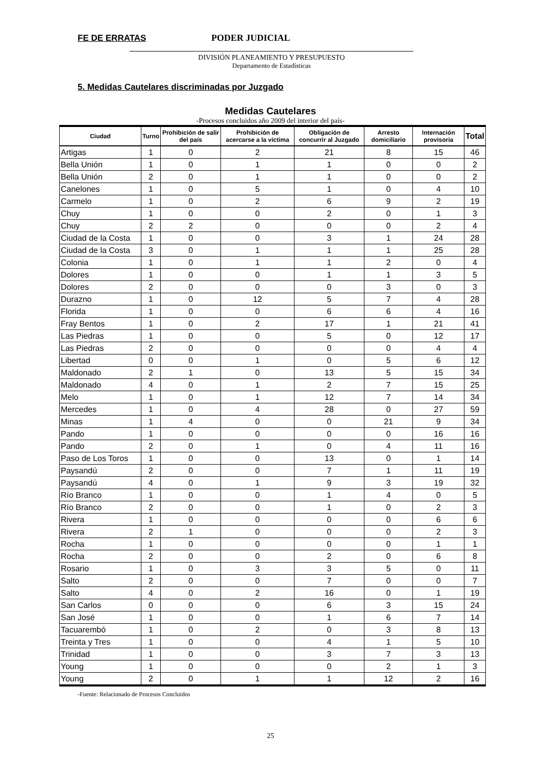FE DE ERRATAS PODER JUDICIAL
DIVISIÓN PLANEAMIENTO Y PRESUPUESTO
Departamento de Estadísticas
5. Medidas Cautelares discriminadas por Juzgado
Medidas Cautelares
-Procesos concluidos año 2009 del interior del país-
| Ciudad | Turno | Prohibición de salir del país | Prohibición de acercarse a la víctima | Obligación de concurrir al Juzgado | Arresto domiciliario | Internación provisoria | Total |
| --- | --- | --- | --- | --- | --- | --- | --- |
| Artigas | 1 | 0 | 2 | 21 | 8 | 15 | 46 |
| Bella Unión | 1 | 0 | 1 | 1 | 0 | 0 | 2 |
| Bella Unión | 2 | 0 | 1 | 1 | 0 | 0 | 2 |
| Canelones | 1 | 0 | 5 | 1 | 0 | 4 | 10 |
| Carmelo | 1 | 0 | 2 | 6 | 9 | 2 | 19 |
| Chuy | 1 | 0 | 0 | 2 | 0 | 1 | 3 |
| Chuy | 2 | 2 | 0 | 0 | 0 | 2 | 4 |
| Ciudad de la Costa | 1 | 0 | 0 | 3 | 1 | 24 | 28 |
| Ciudad de la Costa | 3 | 0 | 1 | 1 | 1 | 25 | 28 |
| Colonia | 1 | 0 | 1 | 1 | 2 | 0 | 4 |
| Dolores | 1 | 0 | 0 | 1 | 1 | 3 | 5 |
| Dolores | 2 | 0 | 0 | 0 | 3 | 0 | 3 |
| Durazno | 1 | 0 | 12 | 5 | 7 | 4 | 28 |
| Florida | 1 | 0 | 0 | 6 | 6 | 4 | 16 |
| Fray Bentos | 1 | 0 | 2 | 17 | 1 | 21 | 41 |
| Las Piedras | 1 | 0 | 0 | 5 | 0 | 12 | 17 |
| Las Piedras | 2 | 0 | 0 | 0 | 0 | 4 | 4 |
| Libertad | 0 | 0 | 1 | 0 | 5 | 6 | 12 |
| Maldonado | 2 | 1 | 0 | 13 | 5 | 15 | 34 |
| Maldonado | 4 | 0 | 1 | 2 | 7 | 15 | 25 |
| Melo | 1 | 0 | 1 | 12 | 7 | 14 | 34 |
| Mercedes | 1 | 0 | 4 | 28 | 0 | 27 | 59 |
| Minas | 1 | 4 | 0 | 0 | 21 | 9 | 34 |
| Pando | 1 | 0 | 0 | 0 | 0 | 16 | 16 |
| Pando | 2 | 0 | 1 | 0 | 4 | 11 | 16 |
| Paso de Los Toros | 1 | 0 | 0 | 13 | 0 | 1 | 14 |
| Paysandú | 2 | 0 | 0 | 7 | 1 | 11 | 19 |
| Paysandú | 4 | 0 | 1 | 9 | 3 | 19 | 32 |
| Río Branco | 1 | 0 | 0 | 1 | 4 | 0 | 5 |
| Río Branco | 2 | 0 | 0 | 1 | 0 | 2 | 3 |
| Rivera | 1 | 0 | 0 | 0 | 0 | 6 | 6 |
| Rivera | 2 | 1 | 0 | 0 | 0 | 2 | 3 |
| Rocha | 1 | 0 | 0 | 0 | 0 | 1 | 1 |
| Rocha | 2 | 0 | 0 | 2 | 0 | 6 | 8 |
| Rosario | 1 | 0 | 3 | 3 | 5 | 0 | 11 |
| Salto | 2 | 0 | 0 | 7 | 0 | 0 | 7 |
| Salto | 4 | 0 | 2 | 16 | 0 | 1 | 19 |
| San Carlos | 0 | 0 | 0 | 6 | 3 | 15 | 24 |
| San José | 1 | 0 | 0 | 1 | 6 | 7 | 14 |
| Tacuarembó | 1 | 0 | 2 | 0 | 3 | 8 | 13 |
| Treinta y Tres | 1 | 0 | 0 | 4 | 1 | 5 | 10 |
| Trinidad | 1 | 0 | 0 | 3 | 7 | 3 | 13 |
| Young | 1 | 0 | 0 | 0 | 2 | 1 | 3 |
| Young | 2 | 0 | 1 | 1 | 12 | 2 | 16 |
-Fuente: Relacionado de Procesos Concluidos
25